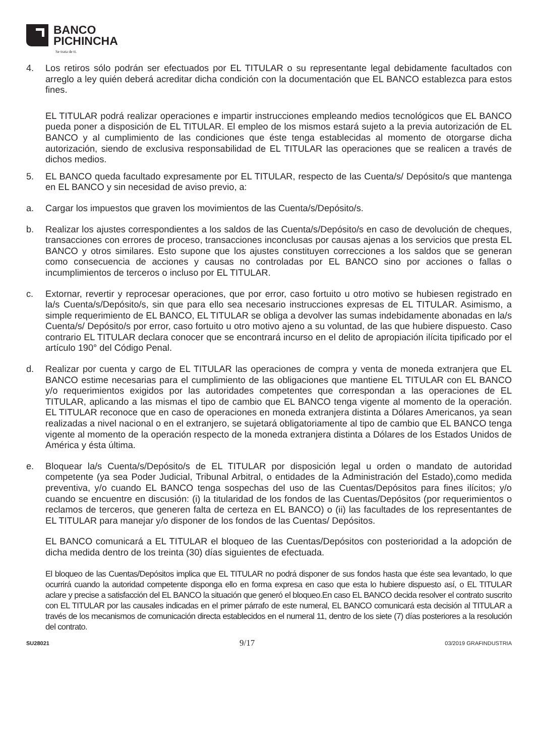BANCO
PICHINCHA
Se trata de ti.
4. Los retiros sólo podrán ser efectuados por EL TITULAR o su representante legal debidamente facultados con arreglo a ley quién deberá acreditar dicha condición con la documentación que EL BANCO establezca para estos fines.
EL TITULAR podrá realizar operaciones e impartir instrucciones empleando medios tecnológicos que EL BANCO pueda poner a disposición de EL TITULAR. El empleo de los mismos estará sujeto a la previa autorización de EL BANCO y al cumplimiento de las condiciones que éste tenga establecidas al momento de otorgarse dicha autorización, siendo de exclusiva responsabilidad de EL TITULAR las operaciones que se realicen a través de dichos medios.
5. EL BANCO queda facultado expresamente por EL TITULAR, respecto de las Cuenta/s/ Depósito/s que mantenga en EL BANCO y sin necesidad de aviso previo, a:
a. Cargar los impuestos que graven los movimientos de las Cuenta/s/Depósito/s.
b. Realizar los ajustes correspondientes a los saldos de las Cuenta/s/Depósito/s en caso de devolución de cheques, transacciones con errores de proceso, transacciones inconclusas por causas ajenas a los servicios que presta EL BANCO y otros similares. Esto supone que los ajustes constituyen correcciones a los saldos que se generan como consecuencia de acciones y causas no controladas por EL BANCO sino por acciones o fallas o incumplimientos de terceros o incluso por EL TITULAR.
c. Extornar, revertir y reprocesar operaciones, que por error, caso fortuito u otro motivo se hubiesen registrado en la/s Cuenta/s/Depósito/s, sin que para ello sea necesario instrucciones expresas de EL TITULAR. Asimismo, a simple requerimiento de EL BANCO, EL TITULAR se obliga a devolver las sumas indebidamente abonadas en la/s Cuenta/s/ Depósito/s por error, caso fortuito u otro motivo ajeno a su voluntad, de las que hubiere dispuesto. Caso contrario EL TITULAR declara conocer que se encontrará incurso en el delito de apropiación ilícita tipificado por el artículo 190° del Código Penal.
d. Realizar por cuenta y cargo de EL TITULAR las operaciones de compra y venta de moneda extranjera que EL BANCO estime necesarias para el cumplimiento de las obligaciones que mantiene EL TITULAR con EL BANCO y/o requerimientos exigidos por las autoridades competentes que correspondan a las operaciones de EL TITULAR, aplicando a las mismas el tipo de cambio que EL BANCO tenga vigente al momento de la operación. EL TITULAR reconoce que en caso de operaciones en moneda extranjera distinta a Dólares Americanos, ya sean realizadas a nivel nacional o en el extranjero, se sujetará obligatoriamente al tipo de cambio que EL BANCO tenga vigente al momento de la operación respecto de la moneda extranjera distinta a Dólares de los Estados Unidos de América y ésta última.
e. Bloquear la/s Cuenta/s/Depósito/s de EL TITULAR por disposición legal u orden o mandato de autoridad competente (ya sea Poder Judicial, Tribunal Arbitral, o entidades de la Administración del Estado),como medida preventiva, y/o cuando EL BANCO tenga sospechas del uso de las Cuentas/Depósitos para fines ilícitos; y/o cuando se encuentre en discusión: (i) la titularidad de los fondos de las Cuentas/Depósitos (por requerimientos o reclamos de terceros, que generen falta de certeza en EL BANCO) o (ii) las facultades de los representantes de EL TITULAR para manejar y/o disponer de los fondos de las Cuentas/ Depósitos.
EL BANCO comunicará a EL TITULAR el bloqueo de las Cuentas/Depósitos con posterioridad a la adopción de dicha medida dentro de los treinta (30) días siguientes de efectuada.
El bloqueo de las Cuentas/Depósitos implica que EL TITULAR no podrá disponer de sus fondos hasta que éste sea levantado, lo que ocurrirá cuando la autoridad competente disponga ello en forma expresa en caso que esta lo hubiere dispuesto así, o EL TITULAR aclare y precise a satisfacción del EL BANCO la situación que generó el bloqueo.En caso EL BANCO decida resolver el contrato suscrito con EL TITULAR por las causales indicadas en el primer párrafo de este numeral, EL BANCO comunicará esta decisión al TITULAR a través de los mecanismos de comunicación directa establecidos en el numeral 11, dentro de los siete (7) días posteriores a la resolución del contrato.
SU28021 9/17 03/2019 GRAFINDUSTRIA